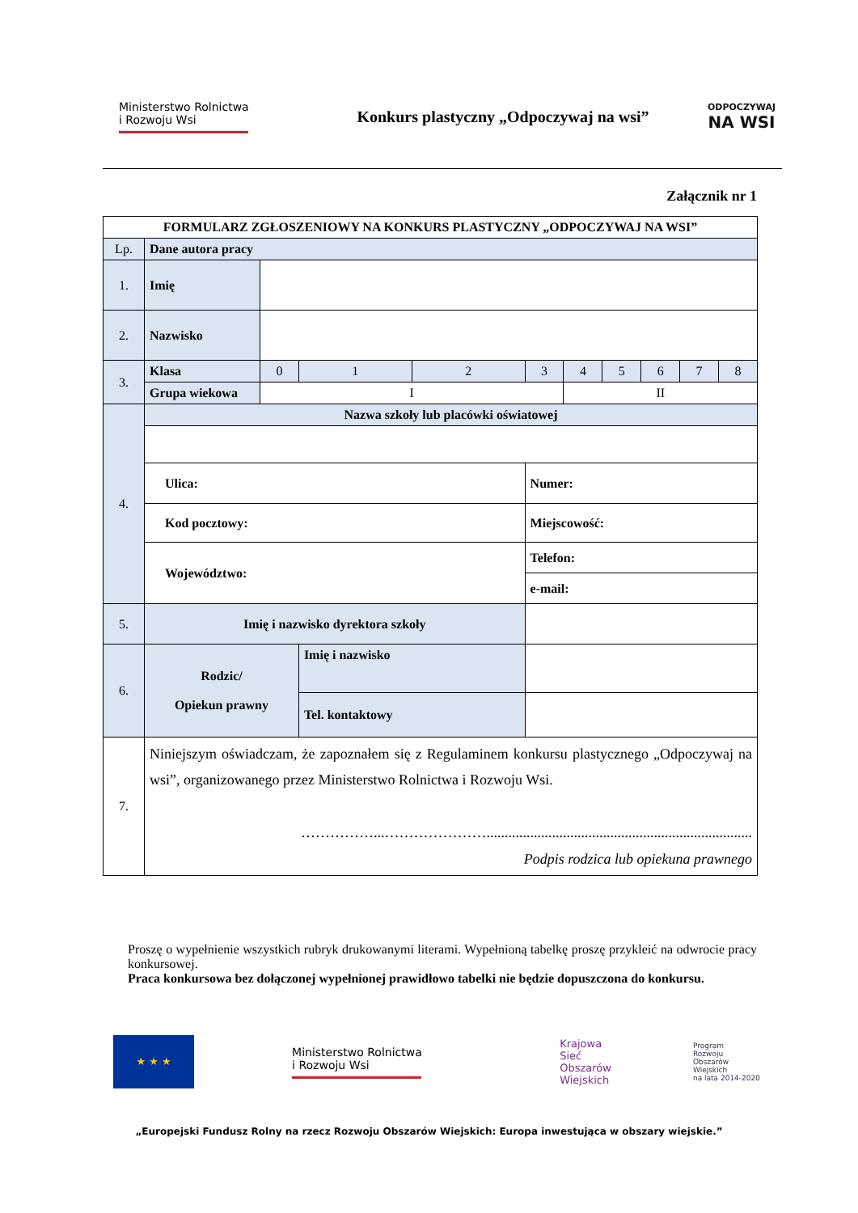Ministerstwo Rolnictwa
i Rozwoju Wsi
Konkurs plastyczny „Odpoczywaj na wsi”
ODPOCZYWAJ
NA WSI
Załącznik nr 1
| FORMULARZ ZGŁOSZENIOWY NA KONKURS PLASTYCZNY „ODPOCZYWAJ NA WSI” | | | | | | | | | | |
| Lp. | Dane autora pracy | | | | | | | | | |
| 1. | Imię | | | | | | | | | |
| 2. | Nazwisko | | | | | | | | | |
| 3. | Klasa | 0 | 1 | 2 | 3 | 4 | 5 | 6 | 7 | 8 |
| | Grupa wiekowa | I | | | | II | | | | |
| 4. | Nazwa szkoły lub placówki oświatowej | | | | | | | | | |
| | Ulica: | | | | Numer: | | | | | |
| | Kod pocztowy: | | | | Miejscowość: | | | | | |
| | Województwo: | | | | Telefon: | | | | | |
| | | | | | e-mail: | | | | | |
| 5. | Imię i nazwisko dyrektora szkoły | | | | | | | | | |
| 6. | Rodzic/ Opiekun prawny | | Imię i nazwisko | | | | | | | |
| | | | Tel. kontaktowy | | | | | | | |
| 7. | Niniejszym oświadczam, że zapoznałem się z Regulaminem konkursu plastycznego „Odpoczywaj na wsi”, organizowanego przez Ministerstwo Rolnictwa i Rozwoju Wsi. ……………...…………………......................................................................... Podpis rodzica lub opiekuna prawnego | | | | | | | | | |
Proszę o wypełnienie wszystkich rubryk drukowanymi literami. Wypełnioną tabelkę proszę przykleić na odwrocie pracy konkursowej.
Praca konkursowa bez dołączonej wypełnionej prawidłowo tabelki nie będzie dopuszczona do konkursu.
★ ★ ★
Ministerstwo Rolnictwa
i Rozwoju Wsi
Krajowa
Sieć
Obszarów
Wiejskich
Program
Rozwoju
Obszarów
Wiejskich
na lata 2014-2020
„Europejski Fundusz Rolny na rzecz Rozwoju Obszarów Wiejskich: Europa inwestująca w obszary wiejskie.”